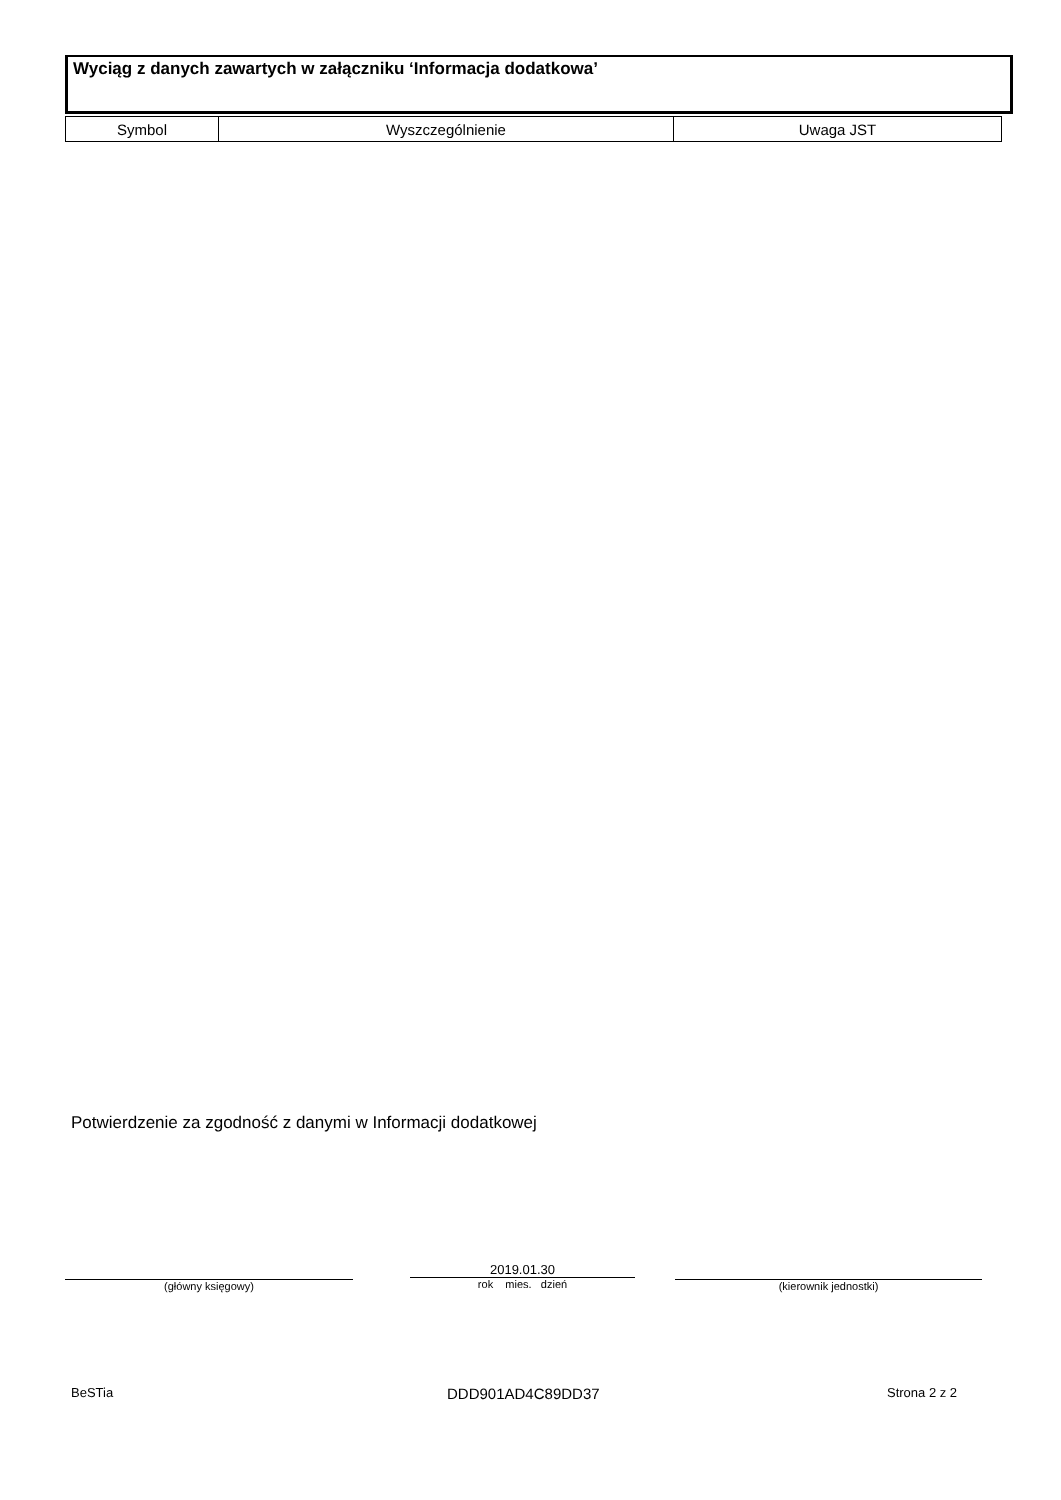Wyciąg z danych zawartych w załączniku ‘Informacja dodatkowa’
| Symbol | Wyszczególnienie | Uwaga JST |
| --- | --- | --- |
Potwierdzenie za zgodność z danymi w Informacji dodatkowej
(główny księgowy)
2019.01.30
rok mies. dzień (kierownik jednostki)
BeSTia DDD901AD4C89DD37 Strona 2 z 2